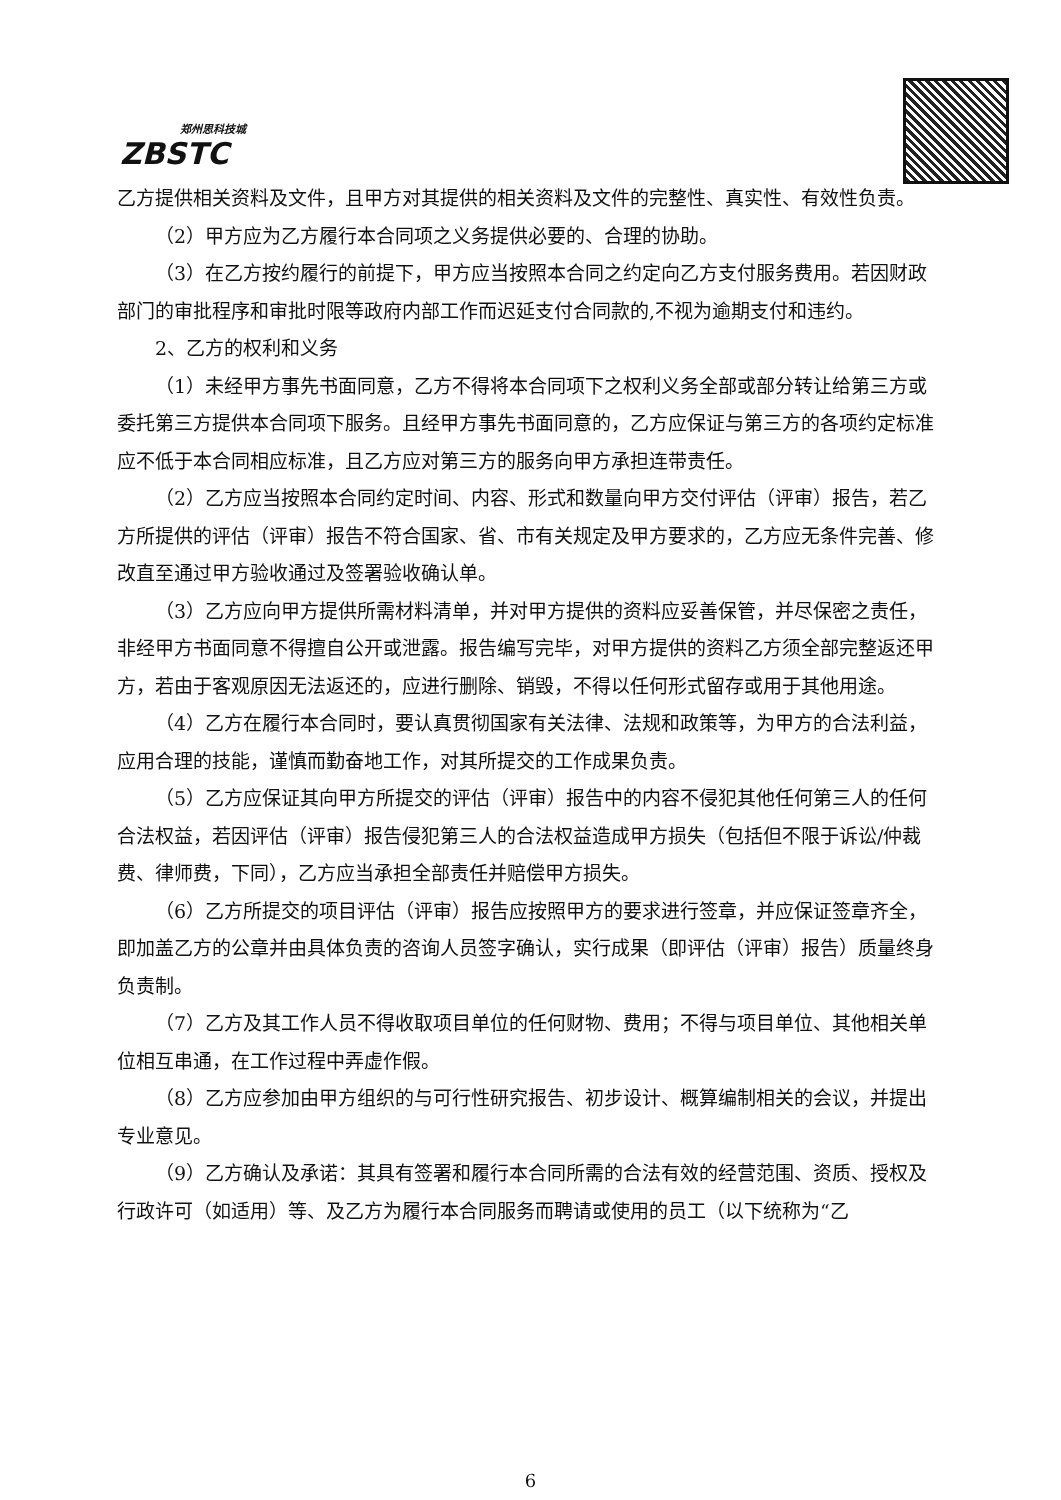郑州思科技城
ZBSTC
乙方提供相关资料及文件，且甲方对其提供的相关资料及文件的完整性、真实性、有效性负责。
（2）甲方应为乙方履行本合同项之义务提供必要的、合理的协助。
（3）在乙方按约履行的前提下，甲方应当按照本合同之约定向乙方支付服务费用。若因财政部门的审批程序和审批时限等政府内部工作而迟延支付合同款的,不视为逾期支付和违约。
2、乙方的权利和义务
（1）未经甲方事先书面同意，乙方不得将本合同项下之权利义务全部或部分转让给第三方或委托第三方提供本合同项下服务。且经甲方事先书面同意的，乙方应保证与第三方的各项约定标准应不低于本合同相应标准，且乙方应对第三方的服务向甲方承担连带责任。
（2）乙方应当按照本合同约定时间、内容、形式和数量向甲方交付评估（评审）报告，若乙方所提供的评估（评审）报告不符合国家、省、市有关规定及甲方要求的，乙方应无条件完善、修改直至通过甲方验收通过及签署验收确认单。
（3）乙方应向甲方提供所需材料清单，并对甲方提供的资料应妥善保管，并尽保密之责任，非经甲方书面同意不得擅自公开或泄露。报告编写完毕，对甲方提供的资料乙方须全部完整返还甲方，若由于客观原因无法返还的，应进行删除、销毁，不得以任何形式留存或用于其他用途。
（4）乙方在履行本合同时，要认真贯彻国家有关法律、法规和政策等，为甲方的合法利益，应用合理的技能，谨慎而勤奋地工作，对其所提交的工作成果负责。
（5）乙方应保证其向甲方所提交的评估（评审）报告中的内容不侵犯其他任何第三人的任何合法权益，若因评估（评审）报告侵犯第三人的合法权益造成甲方损失（包括但不限于诉讼/仲裁费、律师费，下同），乙方应当承担全部责任并赔偿甲方损失。
（6）乙方所提交的项目评估（评审）报告应按照甲方的要求进行签章，并应保证签章齐全，即加盖乙方的公章并由具体负责的咨询人员签字确认，实行成果（即评估（评审）报告）质量终身负责制。
（7）乙方及其工作人员不得收取项目单位的任何财物、费用；不得与项目单位、其他相关单位相互串通，在工作过程中弄虚作假。
（8）乙方应参加由甲方组织的与可行性研究报告、初步设计、概算编制相关的会议，并提出专业意见。
（9）乙方确认及承诺：其具有签署和履行本合同所需的合法有效的经营范围、资质、授权及行政许可（如适用）等、及乙方为履行本合同服务而聘请或使用的员工（以下统称为“乙
6